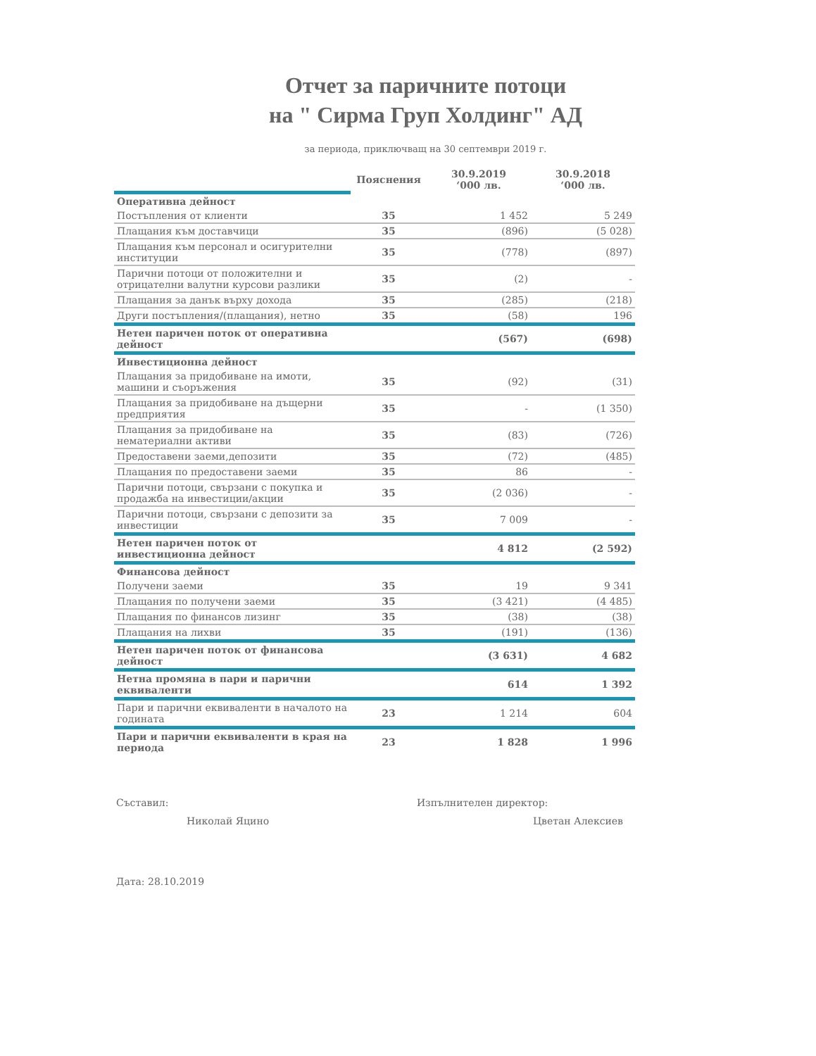Отчет за паричните потоци
на " Сирма Груп Холдинг" АД
за периода, приключващ на 30 септември 2019 г.
| | Пояснения | 30.9.2019 ‘000 лв. | 30.9.2018 ‘000 лв. |
| Оперативна дейност | | | |
| Постъпления от клиенти | 35 | 1 452 | 5 249 |
| Плащания към доставчици | 35 | (896) | (5 028) |
| Плащания към персонал и осигурителни институции | 35 | (778) | (897) |
| Парични потоци от положителни и отрицателни валутни курсови разлики | 35 | (2) | - |
| Плащания за данък върху дохода | 35 | (285) | (218) |
| Други постъпления/(плащания), нетно | 35 | (58) | 196 |
| Нетен паричен поток от оперативна дейност | | (567) | (698) |
| Инвестиционна дейност | | | |
| Плащания за придобиване на имоти, машини и съоръжения | 35 | (92) | (31) |
| Плащания за придобиване на дъщерни предприятия | 35 | - | (1 350) |
| Плащания за придобиване на нематериални активи | 35 | (83) | (726) |
| Предоставени заеми,депозити | 35 | (72) | (485) |
| Плащания по предоставени заеми | 35 | 86 | - |
| Парични потоци, свързани с покупка и продажба на инвестиции/акции | 35 | (2 036) | - |
| Парични потоци, свързани с депозити за инвестиции | 35 | 7 009 | - |
| Нетен паричен поток от инвестиционна дейност | | 4 812 | (2 592) |
| Финансова дейност | | | |
| Получени заеми | 35 | 19 | 9 341 |
| Плащания по получени заеми | 35 | (3 421) | (4 485) |
| Плащания по финансов лизинг | 35 | (38) | (38) |
| Плащания на лихви | 35 | (191) | (136) |
| Нетен паричен поток от финансова дейност | | (3 631) | 4 682 |
| Нетна промяна в пари и парични еквиваленти | | 614 | 1 392 |
| Пари и парични еквиваленти в началото на годината | 23 | 1 214 | 604 |
| Пари и парични еквиваленти в края на периода | 23 | 1 828 | 1 996 |
Съставил:
Николай Яцино
Изпълнителен директор:
Цветан Алексиев
Дата: 28.10.2019